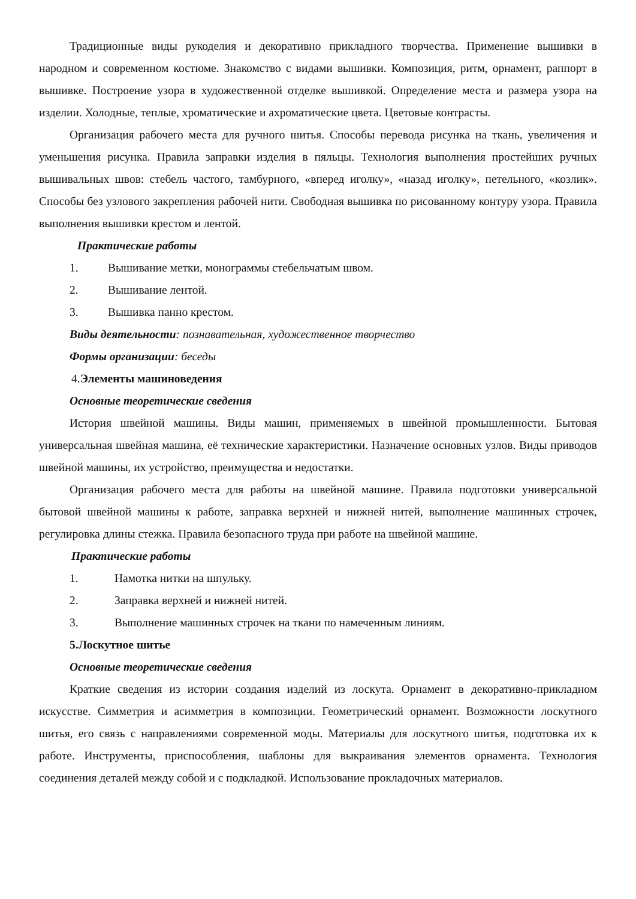Традиционные виды рукоделия и декоративно прикладного творчества. Применение вышивки в народном и современном костюме. Знакомство с видами вышивки. Композиция, ритм, орнамент, раппорт в вышивке. Построение узора в художественной отделке вышивкой. Определение места и размера узора на изделии. Холодные, теплые, хроматические и ахроматические цвета. Цветовые контрасты.
Организация рабочего места для ручного шитья. Способы перевода рисунка на ткань, увеличения и уменьшения рисунка. Правила заправки изделия в пяльцы. Технология выполнения простейших ручных вышивальных швов: стебель частого, тамбурного, «вперед иголку», «назад иголку», петельного, «козлик». Способы без узлового закрепления рабочей нити. Свободная вышивка по рисованному контуру узора. Правила выполнения вышивки крестом и лентой.
Практические работы
1. Вышивание метки, монограммы стебельчатым швом.
2. Вышивание лентой.
3. Вышивка панно крестом.
Виды деятельности: познавательная, художественное творчество
Формы организации: беседы
4.Элементы машиноведения
Основные теоретические сведения
История швейной машины. Виды машин, применяемых в швейной промышленности. Бытовая универсальная швейная машина, её технические характеристики. Назначение основных узлов. Виды приводов швейной машины, их устройство, преимущества и недостатки.
Организация рабочего места для работы на швейной машине. Правила подготовки универсальной бытовой швейной машины к работе, заправка верхней и нижней нитей, выполнение машинных строчек, регулировка длины стежка. Правила безопасного труда при работе на швейной машине.
Практические работы
1. Намотка нитки на шпульку.
2. Заправка верхней и нижней нитей.
3. Выполнение машинных строчек на ткани по намеченным линиям.
5.Лоскутное шитье
Основные теоретические сведения
Краткие сведения из истории создания изделий из лоскута. Орнамент в декоративно-прикладном искусстве. Симметрия и асимметрия в композиции. Геометрический орнамент. Возможности лоскутного шитья, его связь с направлениями современной моды. Материалы для лоскутного шитья, подготовка их к работе. Инструменты, приспособления, шаблоны для выкраивания элементов орнамента. Технология соединения деталей между собой и с подкладкой. Использование прокладочных материалов.